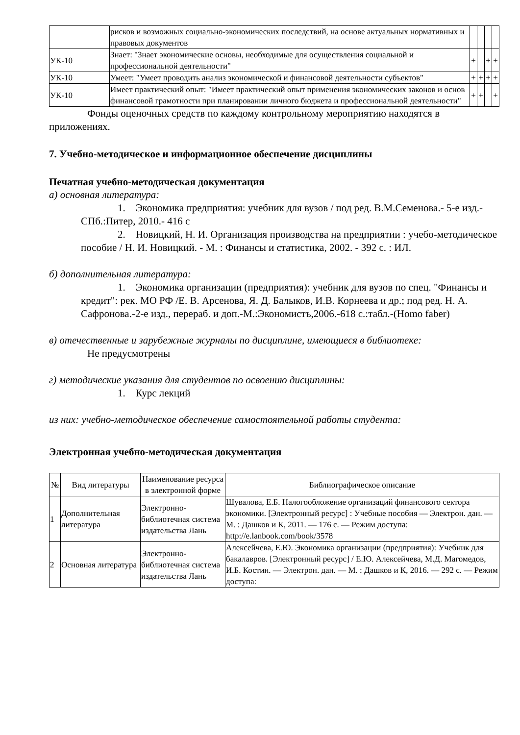| | рисков и возможных социально-экономических последствий, на основе актуальных нормативных и правовых документов | | | | |
| УК-10 | Знает: "Знает экономические основы, необходимые для осуществления социальной и профессиональной деятельности" | + | | + | + |
| УК-10 | Умеет: "Умеет проводить анализ экономической и финансовой деятельности субъектов" | + | + | + | + |
| УК-10 | Имеет практический опыт: "Имеет практический опыт применения экономических законов и основ финансовой грамотности при планировании личного бюджета и профессиональной деятельности" | + | + | | + |
Фонды оценочных средств по каждому контрольному мероприятию находятся в приложениях.
7. Учебно-методическое и информационное обеспечение дисциплины
Печатная учебно-методическая документация
а) основная литература:
1. Экономика предприятия: учебник для вузов / под ред. В.М.Семенова.- 5-е изд.- СПб.:Питер, 2010.- 416 с
2. Новицкий, Н. И. Организация производства на предприятии : учебо-методическое пособие / Н. И. Новицкий. - М. : Финансы и статистика, 2002. - 392 с. : ИЛ.
б) дополнительная литература:
1. Экономика организации (предприятия): учебник для вузов по спец. "Финансы и кредит": рек. МО РФ /Е. В. Арсенова, Я. Д. Балыков, И.В. Корнеева и др.; под ред. Н. А. Сафронова.-2-е изд., перераб. и доп.-М.:Экономистъ,2006.-618 с.:табл.-(Homo faber)
в) отечественные и зарубежные журналы по дисциплине, имеющиеся в библиотеке:
Не предусмотрены
г) методические указания для студентов по освоению дисциплины:
1. Курс лекций
из них: учебно-методическое обеспечение самостоятельной работы студента:
Электронная учебно-методическая документация
| № | Вид литературы | Наименование ресурса в электронной форме | Библиографическое описание |
| --- | --- | --- | --- |
| 1 | Дополнительная литература | Электронно-библиотечная система издательства Лань | Шувалова, Е.Б. Налогообложение организаций финансового сектора экономики. [Электронный ресурс] : Учебные пособия — Электрон. дан. — М. : Дашков и К, 2011. — 176 с. — Режим доступа: http://e.lanbook.com/book/3578 |
| 2 | Основная литература | Электронно-библиотечная система издательства Лань | Алексейчева, Е.Ю. Экономика организации (предприятия): Учебник для бакалавров. [Электронный ресурс] / Е.Ю. Алексейчева, М.Д. Магомедов, И.Б. Костин. — Электрон. дан. — М. : Дашков и К, 2016. — 292 с. — Режим доступа: |